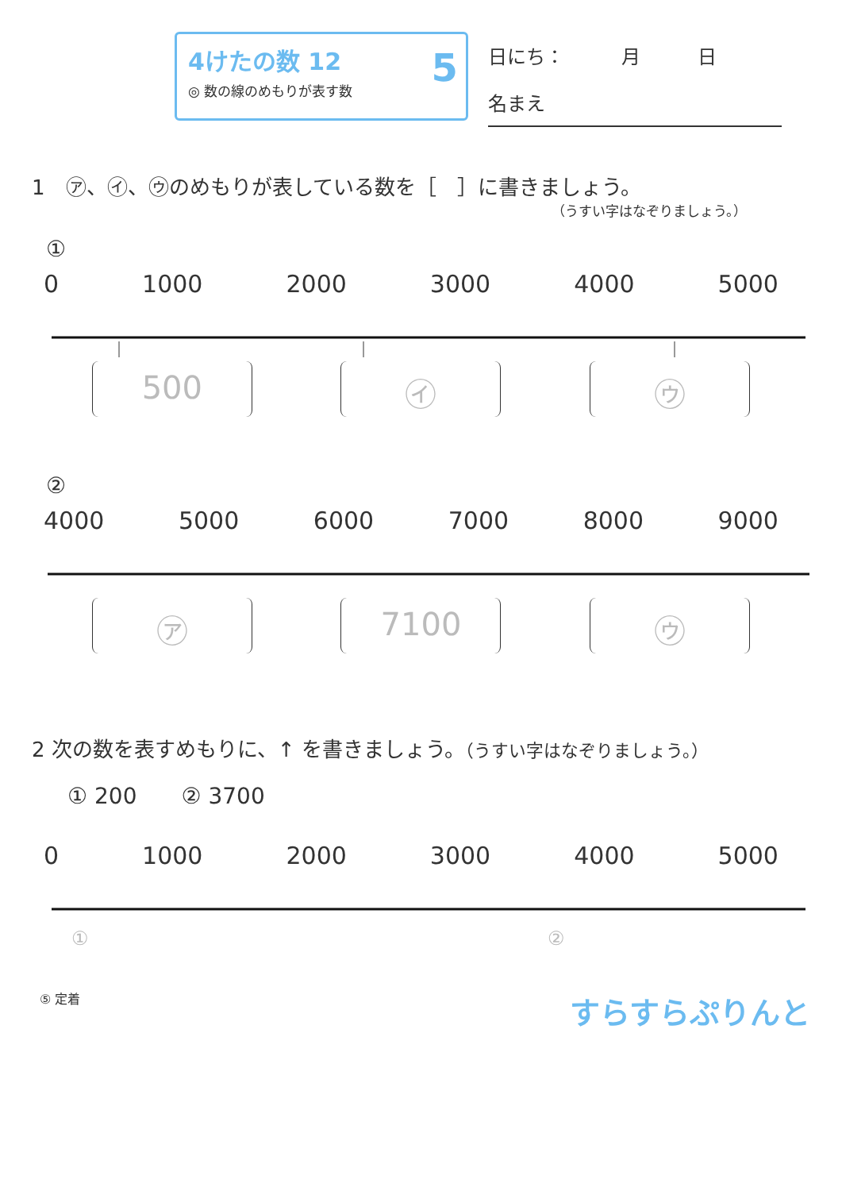4けたの数 12
◎ 数の線のめもりが表す数
5
日にち：　　　月　　　日
名まえ
1　㋐、㋑、㋒のめもりが表している数を［　］に書きましょう。
（うすい字はなぞりましょう。）
①
0 1000 2000 3000 4000 5000
500 ㋑ ㋒
②
4000 5000 6000 7000 8000 9000
㋐ 7100 ㋒
2 次の数を表すめもりに、↑ を書きましょう。（うすい字はなぞりましょう。）
① 200　　② 3700
0 1000 2000 3000 4000 5000
①
②
⑤ 定着 すらすらぷりんと